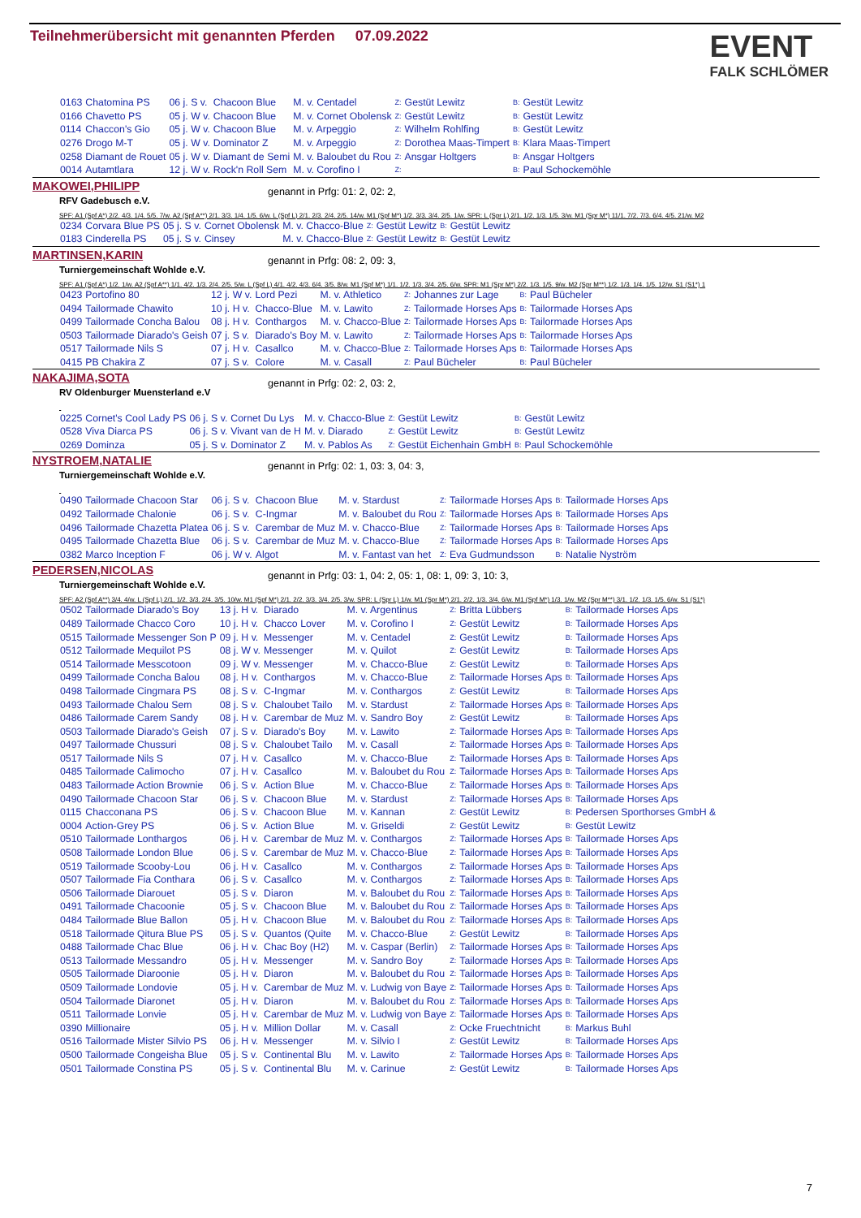Teilnehmerübersicht mit genannten Pferden 07.09.2022
EVENT
FALK SCHLÖMER
| 0163 | Chatomina PS | 06 j. S v. | Chacoon Blue | M. v. Centadel | Z: | Gestüt Lewitz | B: | Gestüt Lewitz |
| 0166 | Chavetto PS | 05 j. W v. | Chacoon Blue | M. v. Cornet Obolensk | Z: | Gestüt Lewitz | B: | Gestüt Lewitz |
| 0114 | Chaccon's Gio | 05 j. W v. | Chacoon Blue | M. v. Arpeggio | Z: | Wilhelm Rohlfing | B: | Gestüt Lewitz |
| 0276 | Drogo M-T | 05 j. W v. | Dominator Z | M. v. Arpeggio | Z: | Dorothea Maas-Timpert | B: | Klara Maas-Timpert |
| 0258 | Diamant de Rouet | 05 j. W v. | Diamant de Semi | M. v. Baloubet du Rou | Z: | Ansgar Holtgers | B: | Ansgar Holtgers |
| 0014 | Autamtlara | 12 j. W v. | Rock'n Roll Sem | M. v. Corofino I | Z: | | B: | Paul Schockemöhle |
MAKOWEI,PHILIPP genannt in Prfg: 01: 2, 02: 2,
RFV Gadebusch e.V.
SPF: A1 (Spf A*) 2/2. 4/3. 1/4. 5/5. 7/w. A2 (Spf A**) 2/1. 3/3. 1/4. 1/5. 6/w. L (Spf L) 2/1. 2/3. 2/4. 2/5. 14/w. M1 (Spf M*) 1/2. 3/3. 3/4. 2/5. 1/w. SPR: L (Spr L) 2/1. 1/2. 1/3. 1/5. 3/w. M1 (Spr M*) 11/1. 7/2. 7/3. 6/4. 4/5. 21/w. M2
| 0234 | Corvara Blue PS | 05 j. S v. | Cornet Obolensk | M. v. Chacco-Blue | Z: | Gestüt Lewitz | B: | Gestüt Lewitz |
| 0183 | Cinderella PS | 05 j. S v. | Cinsey | M. v. Chacco-Blue | Z: | Gestüt Lewitz | B: | Gestüt Lewitz |
MARTINSEN,KARIN genannt in Prfg: 08: 2, 09: 3,
Turniergemeinschaft Wohlde e.V.
SPF: A1 (Spf A*) 1/2. 1/w. A2 (Spf A**) 1/1. 4/2. 1/3. 2/4. 2/5. 5/w. L (Spf L) 4/1. 4/2. 4/3. 6/4. 3/5. 8/w. M1 (Spf M*) 1/1. 1/2. 1/3. 3/4. 2/5. 6/w. SPR: M1 (Spr M*) 2/2. 1/3. 1/5. 9/w. M2 (Spr M**) 1/2. 1/3. 1/4. 1/5. 12/w. S1 (S1*) 1
| 0423 | Portofino 80 | 12 j. W v. | Lord Pezi | M. v. Athletico | Z: | Johannes zur Lage | B: | Paul Bücheler |
| 0494 | Tailormade Chawito | 10 j. H v. | Chacco-Blue | M. v. Lawito | Z: | Tailormade Horses Aps | B: | Tailormade Horses Aps |
| 0499 | Tailormade Concha Balou | 08 j. H v. | Conthargos | M. v. Chacco-Blue | Z: | Tailormade Horses Aps | B: | Tailormade Horses Aps |
| 0503 | Tailormade Diarado's Geish | 07 j. S v. | Diarado's Boy | M. v. Lawito | Z: | Tailormade Horses Aps | B: | Tailormade Horses Aps |
| 0517 | Tailormade Nils S | 07 j. H v. | Casallco | M. v. Chacco-Blue | Z: | Tailormade Horses Aps | B: | Tailormade Horses Aps |
| 0415 | PB Chakira Z | 07 j. S v. | Colore | M. v. Casall | Z: | Paul Bücheler | B: | Paul Bücheler |
NAKAJIMA,SOTA genannt in Prfg: 02: 2, 03: 2,
RV Oldenburger Muensterland e.V
| 0225 | Cornet's Cool Lady PS | 06 j. S v. | Cornet Du Lys | M. v. Chacco-Blue | Z: | Gestüt Lewitz | B: | Gestüt Lewitz |
| 0528 | Viva Diarca PS | 06 j. S v. | Vivant van de H | M. v. Diarado | Z: | Gestüt Lewitz | B: | Gestüt Lewitz |
| 0269 | Dominza | 05 j. S v. | Dominator Z | M. v. Pablos As | Z: | Gestüt Eichenhain GmbH | B: | Paul Schockemöhle |
NYSTROEM,NATALIE genannt in Prfg: 02: 1, 03: 3, 04: 3,
Turniergemeinschaft Wohlde e.V.
| 0490 | Tailormade Chacoon Star | 06 j. S v. | Chacoon Blue | M. v. Stardust | Z: | Tailormade Horses Aps | B: | Tailormade Horses Aps |
| 0492 | Tailormade Chalonie | 06 j. S v. | C-Ingmar | M. v. Baloubet du Rou | Z: | Tailormade Horses Aps | B: | Tailormade Horses Aps |
| 0496 | Tailormade Chazetta Platea | 06 j. S v. | Carembar de Muz | M. v. Chacco-Blue | Z: | Tailormade Horses Aps | B: | Tailormade Horses Aps |
| 0495 | Tailormade Chazetta Blue | 06 j. S v. | Carembar de Muz | M. v. Chacco-Blue | Z: | Tailormade Horses Aps | B: | Tailormade Horses Aps |
| 0382 | Marco Inception F | 06 j. W v. | Algot | M. v. Fantast van het | Z: | Eva Gudmundsson | B: | Natalie Nyström |
PEDERSEN,NICOLAS genannt in Prfg: 03: 1, 04: 2, 05: 1, 08: 1, 09: 3, 10: 3,
Turniergemeinschaft Wohlde e.V.
SPF: A2 (Spf A**) 3/4. 4/w. L (Spf L) 2/1. 1/2. 3/3. 2/4. 3/5. 10/w. M1 (Spf M*) 2/1. 2/2. 3/3. 3/4. 2/5. 3/w. SPR: L (Spr L) 1/w. M1 (Spr M*) 2/1. 2/2. 1/3. 3/4. 6/w. M1 (Spf M*) 1/3. 1/w. M2 (Spr M**) 3/1. 1/2. 1/3. 1/5. 6/w. S1 (S1*)
| 0502 | Tailormade Diarado's Boy | 13 j. H v. | Diarado | M. v. Argentinus | Z: | Britta Lübbers | B: | Tailormade Horses Aps |
| 0489 | Tailormade Chacco Coro | 10 j. H v. | Chacco Lover | M. v. Corofino I | Z: | Gestüt Lewitz | B: | Tailormade Horses Aps |
| 0515 | Tailormade Messenger Son P | 09 j. H v. | Messenger | M. v. Centadel | Z: | Gestüt Lewitz | B: | Tailormade Horses Aps |
| 0512 | Tailormade Mequilot PS | 08 j. W v. | Messenger | M. v. Quilot | Z: | Gestüt Lewitz | B: | Tailormade Horses Aps |
| 0514 | Tailormade Messcotoon | 09 j. W v. | Messenger | M. v. Chacco-Blue | Z: | Gestüt Lewitz | B: | Tailormade Horses Aps |
| 0499 | Tailormade Concha Balou | 08 j. H v. | Conthargos | M. v. Chacco-Blue | Z: | Tailormade Horses Aps | B: | Tailormade Horses Aps |
| 0498 | Tailormade Cingmara PS | 08 j. S v. | C-Ingmar | M. v. Conthargos | Z: | Gestüt Lewitz | B: | Tailormade Horses Aps |
| 0493 | Tailormade Chalou Sem | 08 j. S v. | Chaloubet Tailo | M. v. Stardust | Z: | Tailormade Horses Aps | B: | Tailormade Horses Aps |
| 0486 | Tailormade Carem Sandy | 08 j. H v. | Carembar de Muz | M. v. Sandro Boy | Z: | Gestüt Lewitz | B: | Tailormade Horses Aps |
| 0503 | Tailormade Diarado's Geish | 07 j. S v. | Diarado's Boy | M. v. Lawito | Z: | Tailormade Horses Aps | B: | Tailormade Horses Aps |
| 0497 | Tailormade Chussuri | 08 j. S v. | Chaloubet Tailo | M. v. Casall | Z: | Tailormade Horses Aps | B: | Tailormade Horses Aps |
| 0517 | Tailormade Nils S | 07 j. H v. | Casallco | M. v. Chacco-Blue | Z: | Tailormade Horses Aps | B: | Tailormade Horses Aps |
| 0485 | Tailormade Calimocho | 07 j. H v. | Casallco | M. v. Baloubet du Rou | Z: | Tailormade Horses Aps | B: | Tailormade Horses Aps |
| 0483 | Tailormade Action Brownie | 06 j. S v. | Action Blue | M. v. Chacco-Blue | Z: | Tailormade Horses Aps | B: | Tailormade Horses Aps |
| 0490 | Tailormade Chacoon Star | 06 j. S v. | Chacoon Blue | M. v. Stardust | Z: | Tailormade Horses Aps | B: | Tailormade Horses Aps |
| 0115 | Chacconana PS | 06 j. S v. | Chacoon Blue | M. v. Kannan | Z: | Gestüt Lewitz | B: | Pedersen Sporthorses GmbH & |
| 0004 | Action-Grey PS | 06 j. S v. | Action Blue | M. v. Griseldi | Z: | Gestüt Lewitz | B: | Gestüt Lewitz |
| 0510 | Tailormade Lonthargos | 06 j. H v. | Carembar de Muz | M. v. Conthargos | Z: | Tailormade Horses Aps | B: | Tailormade Horses Aps |
| 0508 | Tailormade London Blue | 06 j. S v. | Carembar de Muz | M. v. Chacco-Blue | Z: | Tailormade Horses Aps | B: | Tailormade Horses Aps |
| 0519 | Tailormade Scooby-Lou | 06 j. H v. | Casallco | M. v. Conthargos | Z: | Tailormade Horses Aps | B: | Tailormade Horses Aps |
| 0507 | Tailormade Fia Conthara | 06 j. S v. | Casallco | M. v. Conthargos | Z: | Tailormade Horses Aps | B: | Tailormade Horses Aps |
| 0506 | Tailormade Diarouet | 05 j. S v. | Diaron | M. v. Baloubet du Rou | Z: | Tailormade Horses Aps | B: | Tailormade Horses Aps |
| 0491 | Tailormade Chacoonie | 05 j. S v. | Chacoon Blue | M. v. Baloubet du Rou | Z: | Tailormade Horses Aps | B: | Tailormade Horses Aps |
| 0484 | Tailormade Blue Ballon | 05 j. H v. | Chacoon Blue | M. v. Baloubet du Rou | Z: | Tailormade Horses Aps | B: | Tailormade Horses Aps |
| 0518 | Tailormade Qitura Blue PS | 05 j. S v. | Quantos (Quite | M. v. Chacco-Blue | Z: | Gestüt Lewitz | B: | Tailormade Horses Aps |
| 0488 | Tailormade Chac Blue | 06 j. H v. | Chac Boy (H2) | M. v. Caspar (Berlin) | Z: | Tailormade Horses Aps | B: | Tailormade Horses Aps |
| 0513 | Tailormade Messandro | 05 j. H v. | Messenger | M. v. Sandro Boy | Z: | Tailormade Horses Aps | B: | Tailormade Horses Aps |
| 0505 | Tailormade Diaroonie | 05 j. H v. | Diaron | M. v. Baloubet du Rou | Z: | Tailormade Horses Aps | B: | Tailormade Horses Aps |
| 0509 | Tailormade Londovie | 05 j. H v. | Carembar de Muz | M. v. Ludwig von Baye | Z: | Tailormade Horses Aps | B: | Tailormade Horses Aps |
| 0504 | Tailormade Diaronet | 05 j. H v. | Diaron | M. v. Baloubet du Rou | Z: | Tailormade Horses Aps | B: | Tailormade Horses Aps |
| 0511 | Tailormade Lonvie | 05 j. H v. | Carembar de Muz | M. v. Ludwig von Baye | Z: | Tailormade Horses Aps | B: | Tailormade Horses Aps |
| 0390 | Millionaire | 05 j. H v. | Million Dollar | M. v. Casall | Z: | Ocke Fruechtnicht | B: | Markus Buhl |
| 0516 | Tailormade Mister Silvio PS | 06 j. H v. | Messenger | M. v. Silvio I | Z: | Gestüt Lewitz | B: | Tailormade Horses Aps |
| 0500 | Tailormade Congeisha Blue | 05 j. S v. | Continental Blu | M. v. Lawito | Z: | Tailormade Horses Aps | B: | Tailormade Horses Aps |
| 0501 | Tailormade Constina PS | 05 j. S v. | Continental Blu | M. v. Carinue | Z: | Gestüt Lewitz | B: | Tailormade Horses Aps |
7